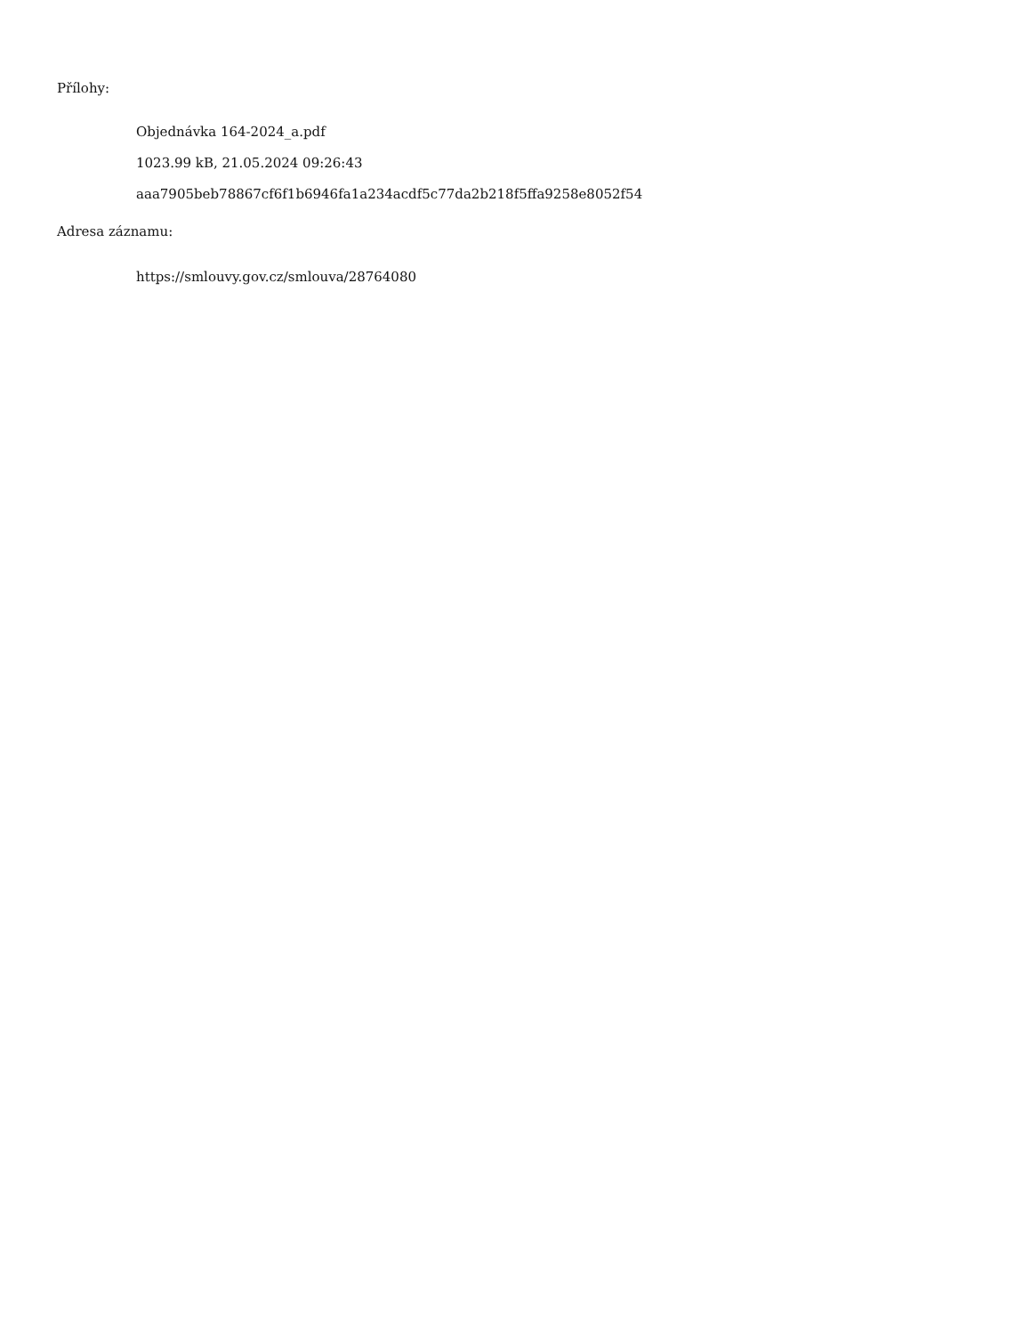Přílohy:
Objednávka 164-2024_a.pdf
1023.99 kB, 21.05.2024 09:26:43
aaa7905beb78867cf6f1b6946fa1a234acdf5c77da2b218f5ffa9258e8052f54
Adresa záznamu:
https://smlouvy.gov.cz/smlouva/28764080